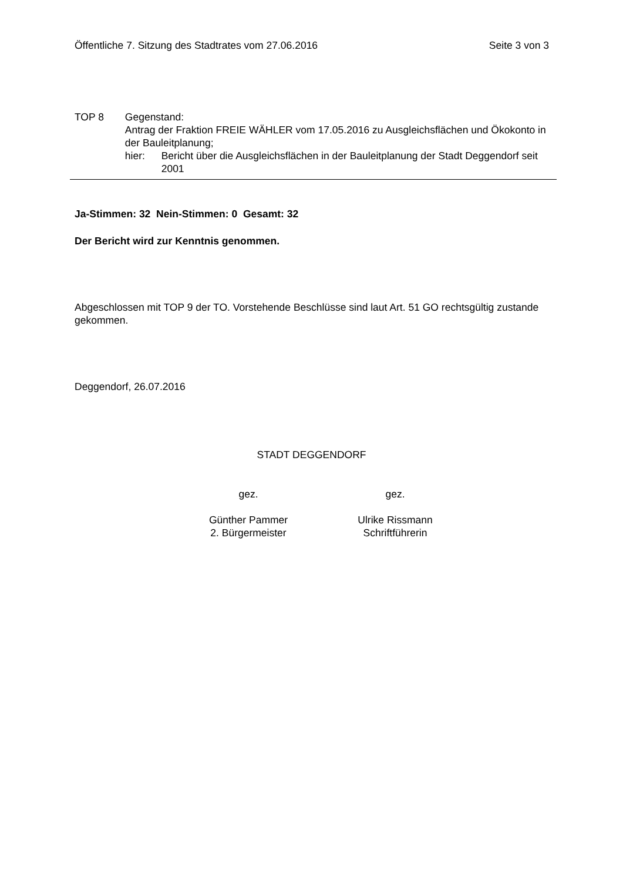Öffentliche 7. Sitzung des Stadtrates vom 27.06.2016 Seite 3 von 3
TOP 8 Gegenstand:
Antrag der Fraktion FREIE WÄHLER vom 17.05.2016 zu Ausgleichsflächen und Ökokonto in der Bauleitplanung;
hier: Bericht über die Ausgleichsflächen in der Bauleitplanung der Stadt Deggendorf seit 2001
Ja-Stimmen: 32 Nein-Stimmen: 0 Gesamt: 32
Der Bericht wird zur Kenntnis genommen.
Abgeschlossen mit TOP 9 der TO. Vorstehende Beschlüsse sind laut Art. 51 GO rechtsgültig zustande gekommen.
Deggendorf, 26.07.2016
STADT DEGGENDORF
gez.
Günther Pammer
2. Bürgermeister
gez.
Ulrike Rissmann
Schriftführerin